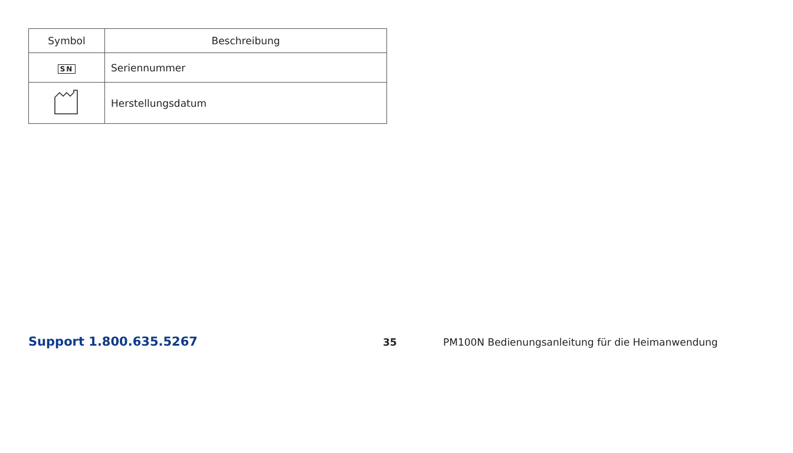| Symbol | Beschreibung |
| --- | --- |
| SN | Seriennummer |
| | Herstellungsdatum |
Support 1.800.635.5267 35 PM100N Bedienungsanleitung für die Heimanwendung